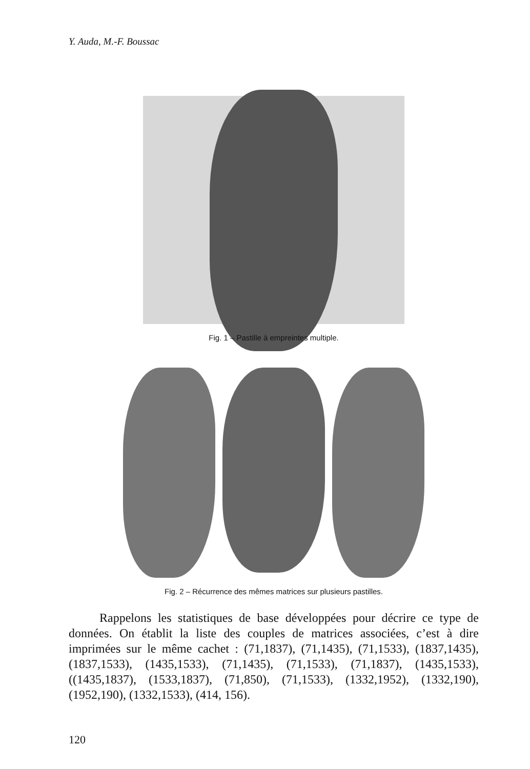Y. Auda, M.-F. Boussac
Fig. 1 – Pastille à empreintes multiple.
Fig. 2 – Récurrence des mêmes matrices sur plusieurs pastilles.
Rappelons les statistiques de base développées pour décrire ce type de données. On établit la liste des couples de matrices associées, c’est à dire imprimées sur le même cachet : (71,1837), (71,1435), (71,1533), (1837,1435), (1837,1533), (1435,1533), (71,1435), (71,1533), (71,1837), (1435,1533), ((1435,1837), (1533,1837), (71,850), (71,1533), (1332,1952), (1332,190), (1952,190), (1332,1533), (414, 156).
120